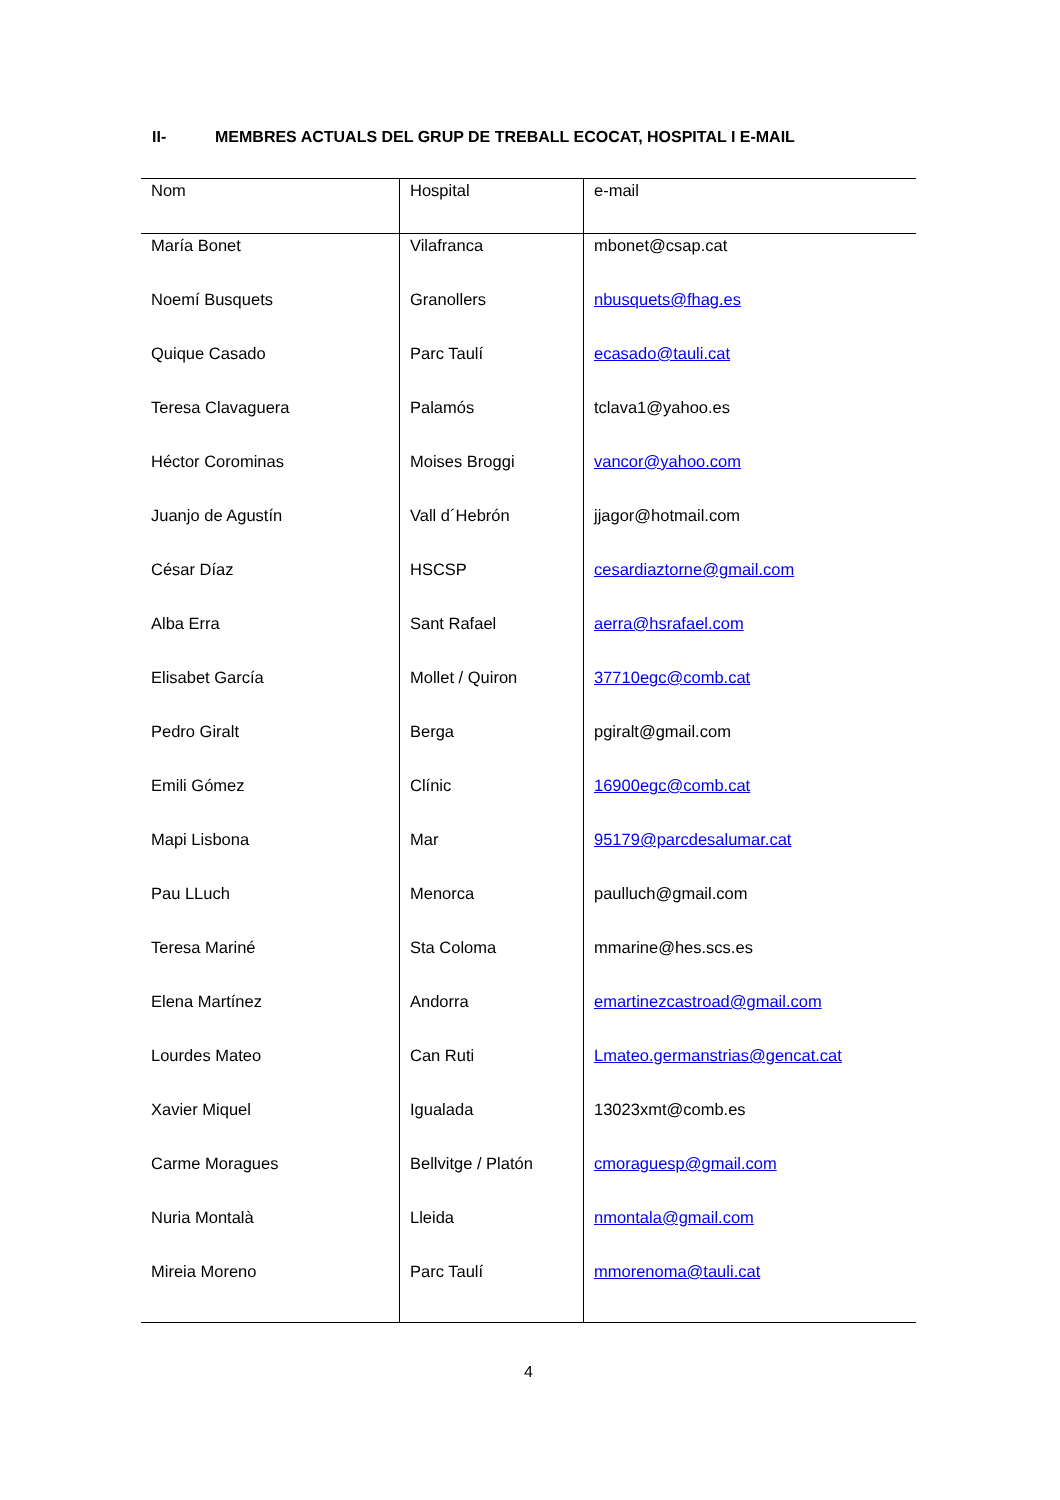II- MEMBRES ACTUALS DEL GRUP DE TREBALL ECOCAT, HOSPITAL I E-MAIL
| Nom | Hospital | e-mail |
| María Bonet | Vilafranca | mbonet@csap.cat |
| Noemí Busquets | Granollers | nbusquets@fhag.es |
| Quique Casado | Parc Taulí | ecasado@tauli.cat |
| Teresa Clavaguera | Palamós | tclava1@yahoo.es |
| Héctor Corominas | Moises Broggi | vancor@yahoo.com |
| Juanjo de Agustín | Vall d´Hebrón | jjagor@hotmail.com |
| César Díaz | HSCSP | cesardiaztorne@gmail.com |
| Alba Erra | Sant Rafael | aerra@hsrafael.com |
| Elisabet García | Mollet / Quiron | 37710egc@comb.cat |
| Pedro Giralt | Berga | pgiralt@gmail.com |
| Emili Gómez | Clínic | 16900egc@comb.cat |
| Mapi Lisbona | Mar | 95179@parcdesalumar.cat |
| Pau LLuch | Menorca | paulluch@gmail.com |
| Teresa Mariné | Sta Coloma | mmarine@hes.scs.es |
| Elena Martínez | Andorra | emartinezcastroad@gmail.com |
| Lourdes Mateo | Can Ruti | Lmateo.germanstrias@gencat.cat |
| Xavier Miquel | Igualada | 13023xmt@comb.es |
| Carme Moragues | Bellvitge / Platón | cmoraguesp@gmail.com |
| Nuria Montalà | Lleida | nmontala@gmail.com |
| Mireia Moreno | Parc Taulí | mmorenoma@tauli.cat |
4